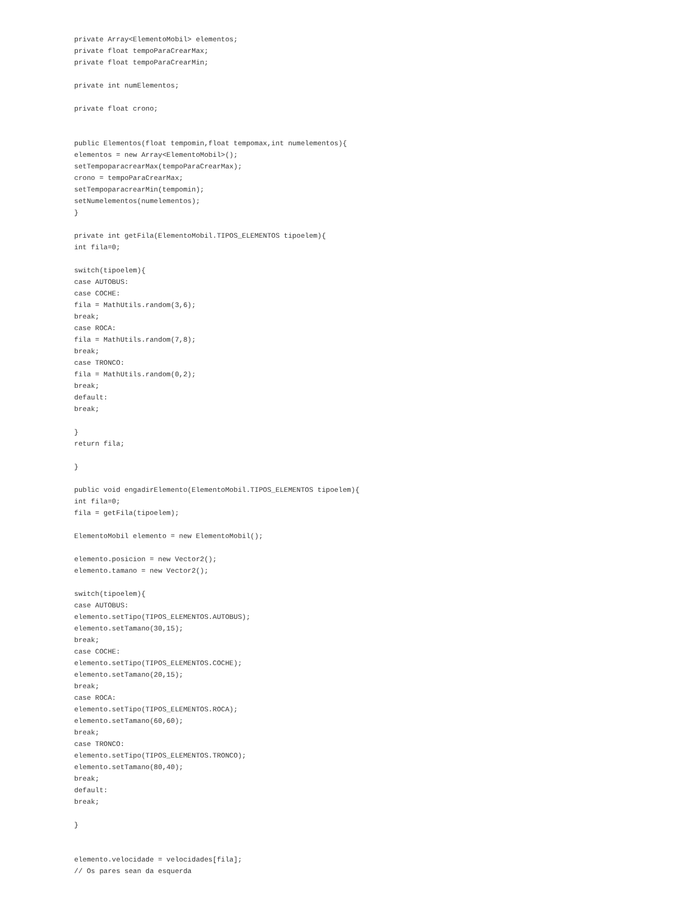private Array<ElementoMobil> elementos;
private float tempoParaCrearMax;
private float tempoParaCrearMin;

private int numElementos;

private float crono;


public Elementos(float tempomin,float tempomax,int numelementos){
elementos = new Array<ElementoMobil>();
setTempoparacrearMax(tempoParaCrearMax);
crono = tempoParaCrearMax;
setTempoparacrearMin(tempomin);
setNumelementos(numelementos);
}

private int getFila(ElementoMobil.TIPOS_ELEMENTOS tipoelem){
int fila=0;

switch(tipoelem){
case AUTOBUS:
case COCHE:
fila = MathUtils.random(3,6);
break;
case ROCA:
fila = MathUtils.random(7,8);
break;
case TRONCO:
fila = MathUtils.random(0,2);
break;
default:
break;

}
return fila;

}

public void engadirElemento(ElementoMobil.TIPOS_ELEMENTOS tipoelem){
int fila=0;
fila = getFila(tipoelem);

ElementoMobil elemento = new ElementoMobil();

elemento.posicion = new Vector2();
elemento.tamano = new Vector2();

switch(tipoelem){
case AUTOBUS:
elemento.setTipo(TIPOS_ELEMENTOS.AUTOBUS);
elemento.setTamano(30,15);
break;
case COCHE:
elemento.setTipo(TIPOS_ELEMENTOS.COCHE);
elemento.setTamano(20,15);
break;
case ROCA:
elemento.setTipo(TIPOS_ELEMENTOS.ROCA);
elemento.setTamano(60,60);
break;
case TRONCO:
elemento.setTipo(TIPOS_ELEMENTOS.TRONCO);
elemento.setTamano(80,40);
break;
default:
break;

}


elemento.velocidade = velocidades[fila];
// Os pares sean da esquerda